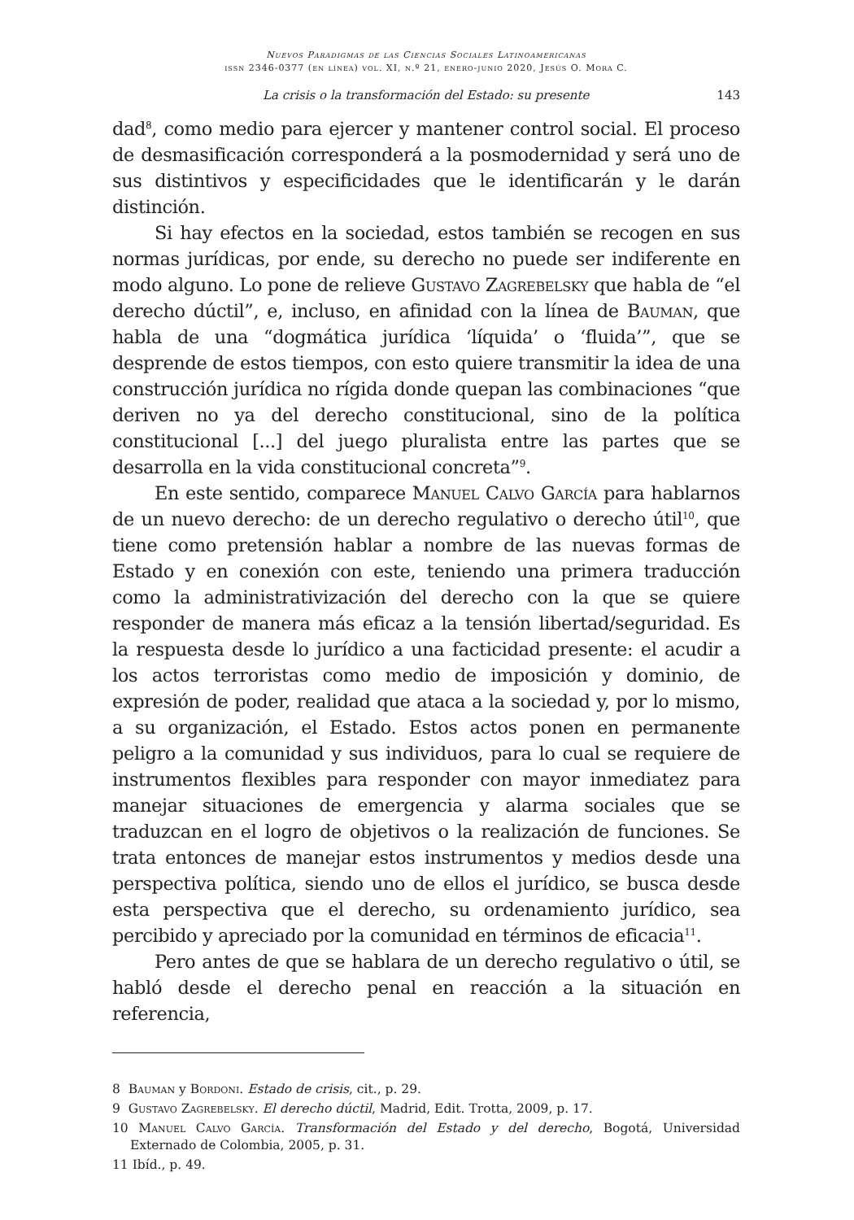Nuevos Paradigmas de las Ciencias Sociales Latinoamericanas
issn 2346-0377 (en línea) vol. XI, n.º 21, enero-junio 2020, Jesús O. Mora C.
La crisis o la transformación del Estado: su presente 143
dad<sup>8</sup>, como medio para ejercer y mantener control social. El proceso de desmasificación corresponderá a la posmodernidad y será uno de sus distintivos y especificidades que le identificarán y le darán distinción.
Si hay efectos en la sociedad, estos también se recogen en sus normas jurídicas, por ende, su derecho no puede ser indiferente en modo alguno. Lo pone de relieve Gustavo Zagrebelsky que habla de “el derecho dúctil”, e, incluso, en afinidad con la línea de Bauman, que habla de una “dogmática jurídica ‘líquida’ o ‘fluida’”, que se desprende de estos tiempos, con esto quiere transmitir la idea de una construcción jurídica no rígida donde quepan las combinaciones “que deriven no ya del derecho constitucional, sino de la política constitucional [...] del juego pluralista entre las partes que se desarrolla en la vida constitucional concreta”<sup>9</sup>.
En este sentido, comparece Manuel Calvo García para hablarnos de un nuevo derecho: de un derecho regulativo o derecho útil<sup>10</sup>, que tiene como pretensión hablar a nombre de las nuevas formas de Estado y en conexión con este, teniendo una primera traducción como la administrativización del derecho con la que se quiere responder de manera más eficaz a la tensión libertad/seguridad. Es la respuesta desde lo jurídico a una facticidad presente: el acudir a los actos terroristas como medio de imposición y dominio, de expresión de poder, realidad que ataca a la sociedad y, por lo mismo, a su organización, el Estado. Estos actos ponen en permanente peligro a la comunidad y sus individuos, para lo cual se requiere de instrumentos flexibles para responder con mayor inmediatez para manejar situaciones de emergencia y alarma sociales que se traduzcan en el logro de objetivos o la realización de funciones. Se trata entonces de manejar estos instrumentos y medios desde una perspectiva política, siendo uno de ellos el jurídico, se busca desde esta perspectiva que el derecho, su ordenamiento jurídico, sea percibido y apreciado por la comunidad en términos de eficacia<sup>11</sup>.
Pero antes de que se hablara de un derecho regulativo o útil, se habló desde el derecho penal en reacción a la situación en referencia,
8 Bauman y Bordoni. Estado de crisis, cit., p. 29.
9 Gustavo Zagrebelsky. El derecho dúctil, Madrid, Edit. Trotta, 2009, p. 17.
10 Manuel Calvo García. Transformación del Estado y del derecho, Bogotá, Universidad Externado de Colombia, 2005, p. 31.
11 Ibíd., p. 49.